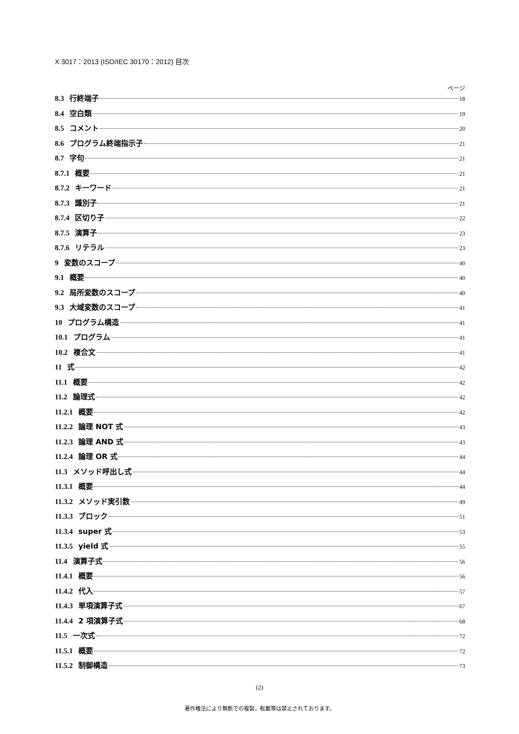X 3017：2013 (ISO/IEC 30170：2012) 目次
ページ
8.3 行終端子 18
8.4 空白類 19
8.5 コメント 20
8.6 プログラム終端指示子 21
8.7 字句 21
8.7.1 概要 21
8.7.2 キーワード 21
8.7.3 識別子 21
8.7.4 区切り子 22
8.7.5 演算子 23
8.7.6 リテラル 23
9 変数のスコープ 40
9.1 概要 40
9.2 局所変数のスコープ 40
9.3 大域変数のスコープ 41
10 プログラム構造 41
10.1 プログラム 41
10.2 複合文 41
11 式 42
11.1 概要 42
11.2 論理式 42
11.2.1 概要 42
11.2.2 論理 NOT 式 43
11.2.3 論理 AND 式 43
11.2.4 論理 OR 式 44
11.3 メソッド呼出し式 44
11.3.1 概要 44
11.3.2 メソッド実引数 49
11.3.3 ブロック 51
11.3.4 super 式 53
11.3.5 yield 式 55
11.4 演算子式 56
11.4.1 概要 56
11.4.2 代入 57
11.4.3 単項演算子式 67
11.4.4 2 項演算子式 68
11.5 一次式 72
11.5.1 概要 72
11.5.2 制御構造 73
(2)
著作権法により無断での複製，転載等は禁止されております。